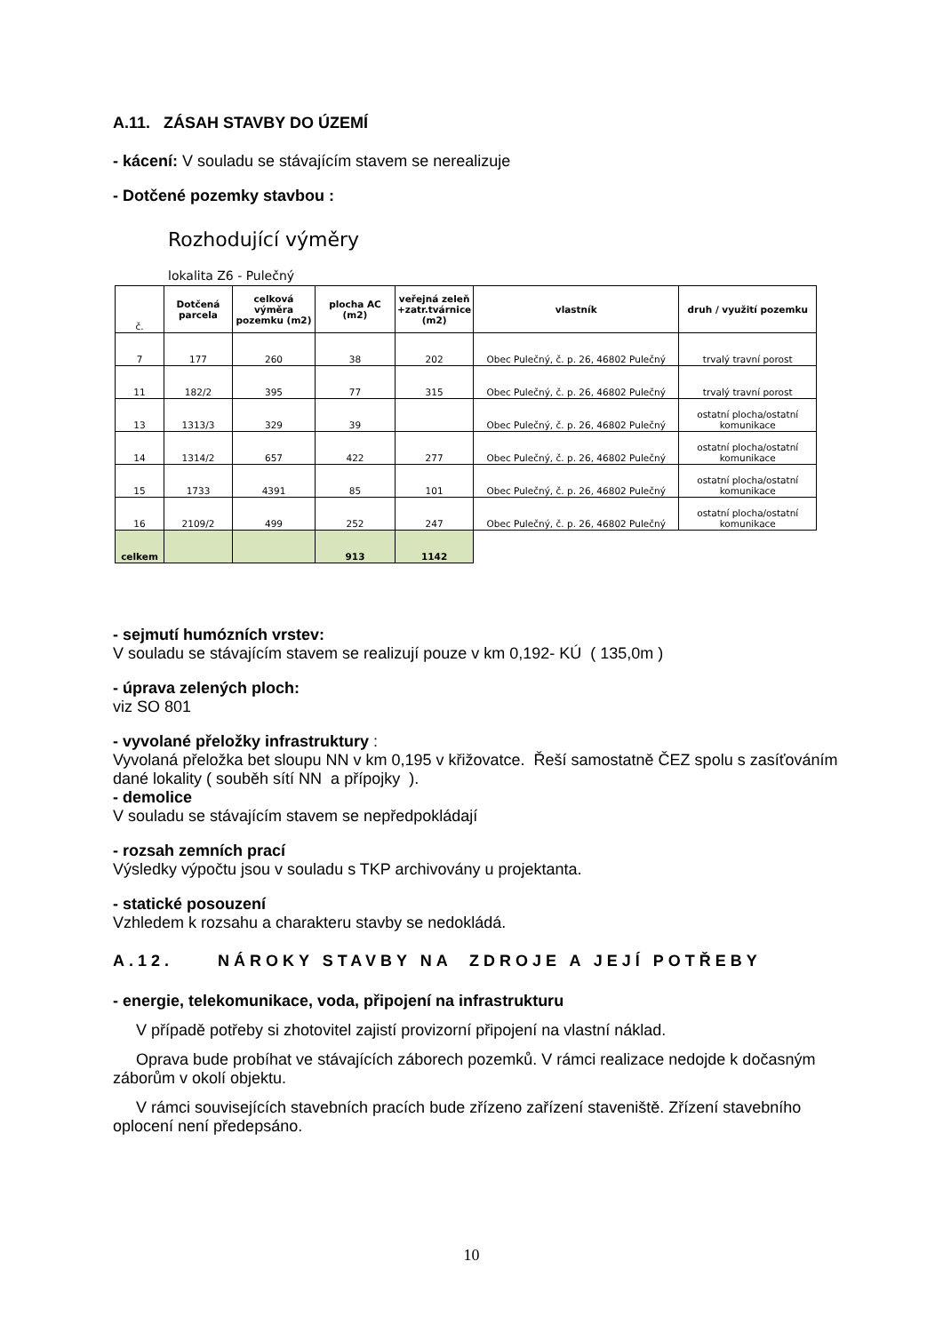A.11. ZÁSAH STAVBY DO ÚZEMÍ
- kácení: V souladu se stávajícím stavem se nerealizuje
- Dotčené pozemky stavbou :
Rozhodující výměry
lokalita Z6 - Pulečný
| č. | Dotčená parcela | celková výměra pozemku (m2) | plocha AC (m2) | veřejná zeleň +zatr.tvárnice (m2) | vlastník | druh / využití pozemku |
| --- | --- | --- | --- | --- | --- | --- |
| 7 | 177 | 260 | 38 | 202 | Obec Pulečný, č. p. 26, 46802 Pulečný | trvalý travní porost |
| 11 | 182/2 | 395 | 77 | 315 | Obec Pulečný, č. p. 26, 46802 Pulečný | trvalý travní porost |
| 13 | 1313/3 | 329 | 39 | | Obec Pulečný, č. p. 26, 46802 Pulečný | ostatní plocha/ostatní komunikace |
| 14 | 1314/2 | 657 | 422 | 277 | Obec Pulečný, č. p. 26, 46802 Pulečný | ostatní plocha/ostatní komunikace |
| 15 | 1733 | 4391 | 85 | 101 | Obec Pulečný, č. p. 26, 46802 Pulečný | ostatní plocha/ostatní komunikace |
| 16 | 2109/2 | 499 | 252 | 247 | Obec Pulečný, č. p. 26, 46802 Pulečný | ostatní plocha/ostatní komunikace |
| celkem | | | 913 | 1142 | | |
- sejmutí humózních vrstev:
V souladu se stávajícím stavem se realizují pouze v km 0,192- KÚ ( 135,0m )
- úprava zelených ploch:
viz SO 801
- vyvolané přeložky infrastruktury :
Vyvolaná přeložka bet sloupu NN v km 0,195 v křižovatce. Řeší samostatně ČEZ spolu s zasíťováním dané lokality ( souběh sítí NN a přípojky ).
- demolice
V souladu se stávajícím stavem se nepředpokládají
- rozsah zemních prací
Výsledky výpočtu jsou v souladu s TKP archivovány u projektanta.
- statické posouzení
Vzhledem k rozsahu a charakteru stavby se nedokládá.
A.12. NÁROKY STAVBY NA ZDROJE A JEJÍ POTŘEBY
- energie, telekomunikace, voda, připojení na infrastrukturu
V případě potřeby si zhotovitel zajistí provizorní připojení na vlastní náklad.
Oprava bude probíhat ve stávajících záborech pozemků. V rámci realizace nedojde k dočasným záborům v okolí objektu.
V rámci souvisejících stavebních pracích bude zřízeno zařízení staveniště. Zřízení stavebního oplocení není předepsáno.
10